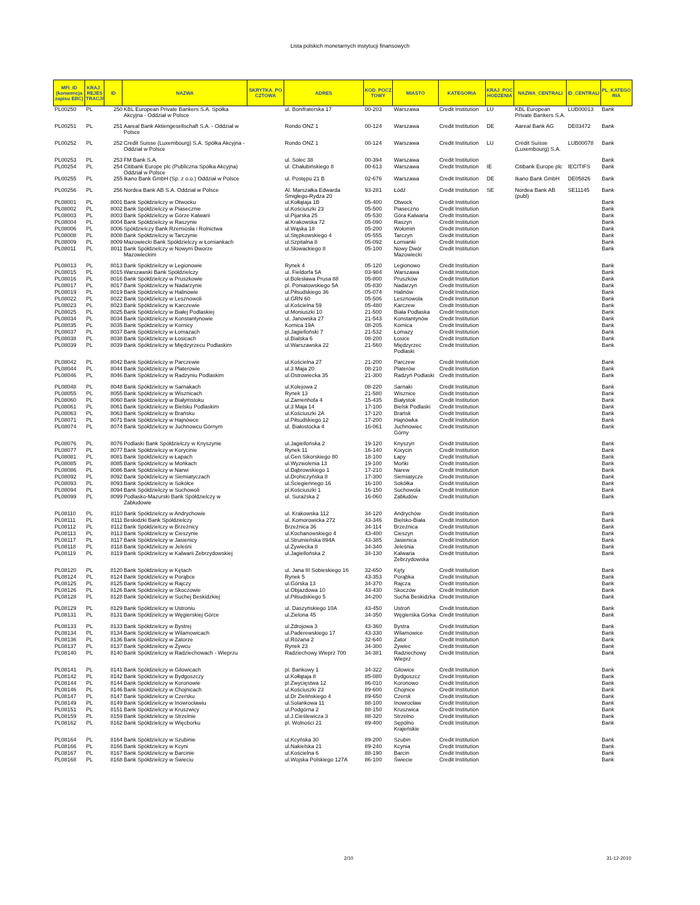Lista polskich monetarnych instytucji finansowych
| MFI_ID (konwencja zapisu EBC) | KRAJ_REJESTRACJI | ID | NAZWA | SKRYTKA_POCZTOWA | ADRES | KOD_POCZTOWY | MIASTO | KATEGORIA | KRAJ_POCHODZENIA | NAZWA_CENTRALI | ID_CENTRALI | PL_KATEGORIA |
| --- | --- | --- | --- | --- | --- | --- | --- | --- | --- | --- | --- | --- |
| PL00250 | PL | 250 | KBL European Private Bankers S.A. Spółka Akcyjna - Oddział w Polsce | | ul. Bonifraterska 17 | 00-203 | Warszawa | Credit Institution | LU | KBL European Private Bankers S.A. | LUB00013 | Bank |
| PL00251 | PL | 251 | Aareal Bank Aktiengesellschaft S.A. - Oddział w Polsce | | Rondo ONZ 1 | 00-124 | Warszawa | Credit Institution | DE | Aareal Bank AG | DE03472 | Bank |
| PL00252 | PL | 252 | Credit Suisse (Luxembourg) S.A. Spółka Akcyjna - Oddział w Polsce | | Rondo ONZ 1 | 00-124 | Warszawa | Credit Institution | LU | Crédit Suisse (Luxembourg) S.A. | LUB00078 | Bank |
| PL00253 | PL | 253 | FM Bank S.A. | | ul. Solec 38 | 00-394 | Warszawa | Credit Institution | | | | Bank |
| PL00254 | PL | 254 | Citibank Europe plc (Publiczna Spółka Akcyjna) Oddział w Polsce | | ul. Chałubińskiego 8 | 00-613 | Warszawa | Credit Institution | IE | Citibank Europe plc | IECITIFS | Bank |
| PL00255 | PL | 255 | Ikano Bank GmbH (Sp. z o.o.) Oddział w Polsce | | ul. Postępu 21 B | 02-676 | Warszawa | Credit Institution | DE | Ikano Bank GmbH | DE05826 | Bank |
| PL00256 | PL | 256 | Nordea Bank AB S.A. Oddział w Polsce | | Al. Marszałka Edwarda Śmigłego-Rydza 20 | 93-281 | Łódź | Credit Institution | SE | Nordea Bank AB (publ) | SE11145 | Bank |
| PL08001 | PL | 8001 | Bank Spółdzielczy w Otwocku | | ul.Kołłątaja 1B | 05-400 | Otwock | Credit Institution | | | | Bank |
| PL08002 | PL | 8002 | Bank Spółdzielczy w Piasecznie | | ul.Kościuszki 23 | 05-500 | Piaseczno | Credit Institution | | | | Bank |
| PL08003 | PL | 8003 | Bank Spółdzielczy w Górze Kalwarii | | ul.Pijarska 25 | 05-530 | Góra Kalwaria | Credit Institution | | | | Bank |
| PL08004 | PL | 8004 | Bank Spółdzielczy w Raszynie | | al.Krakowska 72 | 05-090 | Raszyn | Credit Institution | | | | Bank |
| PL08006 | PL | 8006 | Spółdzielczy Bank Rzemiosła i Rolnictwa | | ul.Wąska 18 | 05-200 | Wołomin | Credit Institution | | | | Bank |
| PL08008 | PL | 8008 | Bank Spółdzielczy w Tarczynie | | ul.Stępkowskiego 4 | 05-555 | Tarczyn | Credit Institution | | | | Bank |
| PL08009 | PL | 8009 | Mazowiecki Bank Spółdzielczy w Łomiankach | | ul.Szpitalna 8 | 05-092 | Łomianki | Credit Institution | | | | Bank |
| PL08011 | PL | 8011 | Bank Spółdzielczy w Nowym Dworze Mazowieckim | | ul.Słowackiego 8 | 05-100 | Nowy Dwór Mazowiecki | Credit Institution | | | | Bank |
| PL08013 | PL | 8013 | Bank Spółdzielczy w Legionowie | | Rynek 4 | 05-120 | Legionowo | Credit Institution | | | | Bank |
| PL08015 | PL | 8015 | Warszawski Bank Spółdzielczy | | ul. Fieldorfa 5A | 03-984 | Warszawa | Credit Institution | | | | Bank |
| PL08016 | PL | 8016 | Bank Spółdzielczy w Pruszkowie | | ul.Bolesława Prusa 88 | 05-800 | Pruszków | Credit Institution | | | | Bank |
| PL08017 | PL | 8017 | Bank Spółdzielczy w Nadarzynie | | pl. Poniatowskiego 5A | 05-830 | Nadarzyn | Credit Institution | | | | Bank |
| PL08019 | PL | 8019 | Bank Spółdzielczy w Halinowie | | ul.Piłsudskiego 36 | 05-074 | Halinów | Credit Institution | | | | Bank |
| PL08022 | PL | 8022 | Bank Spółdzielczy w Lesznowoli | | ul.GRN 60 | 05-506 | Lesznowola | Credit Institution | | | | Bank |
| PL08023 | PL | 8023 | Bank Spółdzielczy w Karczewie | | ul.Kościelna 59 | 05-480 | Karczew | Credit Institution | | | | Bank |
| PL08025 | PL | 8025 | Bank Spółdzielczy w Białej Podlaskiej | | ul.Moniuszki 10 | 21-500 | Biała Podlaska | Credit Institution | | | | Bank |
| PL08034 | PL | 8034 | Bank Spółdzielczy w Konstantynowie | | ul. Janowska 27 | 21-543 | Konstantynów | Credit Institution | | | | Bank |
| PL08035 | PL | 8035 | Bank Spółdzielczy w Kornicy | | Kornica 19A | 08-205 | Kornica | Credit Institution | | | | Bank |
| PL08037 | PL | 8037 | Bank Spółdzielczy w Łomazach | | pl.Jagielloński 7 | 21-532 | Łomazy | Credit Institution | | | | Bank |
| PL08038 | PL | 8038 | Bank Spółdzielczy w Łosicach | | ul.Bialska 6 | 08-200 | Łosice | Credit Institution | | | | Bank |
| PL08039 | PL | 8039 | Bank Spółdzielczy w Międzyrzecu Podlaskim | | ul.Warszawska 22 | 21-560 | Międzyrzec Podlaski | Credit Institution | | | | Bank |
| PL08042 | PL | 8042 | Bank Spółdzielczy w Parczewie | | ul.Kościelna 27 | 21-200 | Parczew | Credit Institution | | | | Bank |
| PL08044 | PL | 8044 | Bank Spółdzielczy w Platerowie | | ul.3 Maja 20 | 08-210 | Platerów | Credit Institution | | | | Bank |
| PL08046 | PL | 8046 | Bank Spółdzielczy w Radzyniu Podlaskim | | ul.Ostrowiecka 35 | 21-300 | Radzyń Podlaski | Credit Institution | | | | Bank |
| PL08048 | PL | 8048 | Bank Spółdzielczy w Sarnakach | | ul.Kolejowa 2 | 08-220 | Sarnaki | Credit Institution | | | | Bank |
| PL08055 | PL | 8055 | Bank Spółdzielczy w Wisznicach | | Rynek 13 | 21-580 | Wisznice | Credit Institution | | | | Bank |
| PL08060 | PL | 8060 | Bank Spółdzielczy w Białymstoku | | ul.Zamenhofa 4 | 15-435 | Białystok | Credit Institution | | | | Bank |
| PL08061 | PL | 8061 | Bank Spółdzielczy w Bielsku Podlaskim | | ul.3 Maja 14 | 17-100 | Bielsk Podlaski | Credit Institution | | | | Bank |
| PL08063 | PL | 8063 | Bank Spółdzielczy w Brańsku | | ul.Kościuszki 2A | 17-120 | Brańsk | Credit Institution | | | | Bank |
| PL08071 | PL | 8071 | Bank Spółdzielczy w Hajnówce | | ul.Piłsudskiego 12 | 17-200 | Hajnówka | Credit Institution | | | | Bank |
| PL08074 | PL | 8074 | Bank Spółdzielczy w Juchnowcu Górnym | | ul. Białostocka 4 | 16-061 | Juchnowiec Górny | Credit Institution | | | | Bank |
| PL08076 | PL | 8076 | Podlaski Bank Spółdzielczy w Knyszynie | | ul.Jagiellońska 2 | 19-120 | Knyszyn | Credit Institution | | | | Bank |
| PL08077 | PL | 8077 | Bank Spółdzielczy w Korycinie | | Rynek 11 | 16-140 | Korycin | Credit Institution | | | | Bank |
| PL08081 | PL | 8081 | Bank Spółdzielczy w Łapach | | ul.Gen.Sikorskiego 80 | 18-100 | Łapy | Credit Institution | | | | Bank |
| PL08085 | PL | 8085 | Bank Spółdzielczy w Mońkach | | ul.Wyzwolenia 13 | 19-100 | Mońki | Credit Institution | | | | Bank |
| PL08086 | PL | 8086 | Bank Spółdzielczy w Narwi | | ul.Dąbrowskiego 1 | 17-210 | Narew | Credit Institution | | | | Bank |
| PL08092 | PL | 8092 | Bank Spółdzielczy w Siemiatyczach | | ul.Drohiczyńska 8 | 17-300 | Siemiatycze | Credit Institution | | | | Bank |
| PL08093 | PL | 8093 | Bank Spółdzielczy w Sokółce | | ul.Ściegiennego 16 | 16-100 | Sokółka | Credit Institution | | | | Bank |
| PL08094 | PL | 8094 | Bank Spółdzielczy w Suchowoli | | pl.Kościuszki 1 | 16-150 | Suchowola | Credit Institution | | | | Bank |
| PL08099 | PL | 8099 | Podlasko-Mazurski Bank Spółdzielczy w Zabłudowie | | ul. Surażska 2 | 16-060 | Zabłudów | Credit Institution | | | | Bank |
| PL08110 | PL | 8110 | Bank Spółdzielczy w Andrychowie | | ul. Krakowska 112 | 34-120 | Andrychów | Credit Institution | | | | Bank |
| PL08111 | PL | 8111 | Beskidzki Bank Spółdzielczy | | ul. Komorowicka 272 | 43-346 | Bielsko-Biała | Credit Institution | | | | Bank |
| PL08112 | PL | 8112 | Bank Spółdzielczy w Brzeźnicy | | Brzeźnica 36 | 34-114 | Brzeźnica | Credit Institution | | | | Bank |
| PL08113 | PL | 8113 | Bank Spółdzielczy w Cieszynie | | ul.Kochanowskiego 4 | 43-400 | Cieszyn | Credit Institution | | | | Bank |
| PL08117 | PL | 8117 | Bank Spółdzielczy w Jasienicy | | ul.Strumieńska 894A | 43-385 | Jasienica | Credit Institution | | | | Bank |
| PL08118 | PL | 8118 | Bank Spółdzielczy w Jeleśni | | ul.Żywiecka 8 | 34-340 | Jeleśnia | Credit Institution | | | | Bank |
| PL08119 | PL | 8119 | Bank Spółdzielczy w Kalwarii Zebrzydowskiej | | ul.Jagiellońska 2 | 34-130 | Kalwaria Zebrzydowska | Credit Institution | | | | Bank |
| PL08120 | PL | 8120 | Bank Spółdzielczy w Kętach | | ul. Jana III Sobieskiego 16 | 32-650 | Kęty | Credit Institution | | | | Bank |
| PL08124 | PL | 8124 | Bank Spółdzielczy w Porąbce | | Rynek 5 | 43-353 | Porąbka | Credit Institution | | | | Bank |
| PL08125 | PL | 8125 | Bank Spółdzielczy w Rajczy | | ul.Górska 13 | 34-370 | Rajcza | Credit Institution | | | | Bank |
| PL08126 | PL | 8126 | Bank Spółdzielczy w Skoczowie | | ul.Objazdowa 10 | 43-430 | Skoczów | Credit Institution | | | | Bank |
| PL08128 | PL | 8128 | Bank Spółdzielczy w Suchej Beskidzkiej | | ul.Piłsudskiego 5 | 34-200 | Sucha Beskidzka | Credit Institution | | | | Bank |
| PL08129 | PL | 8129 | Bank Spółdzielczy w Ustroniu | | ul. Daszyńskiego 10A | 43-450 | Ustroń | Credit Institution | | | | Bank |
| PL08131 | PL | 8131 | Bank Spółdzielczy w Węgierskiej Górce | | ul.Zielona 45 | 34-350 | Węgierska Górka | Credit Institution | | | | Bank |
| PL08133 | PL | 8133 | Bank Spółdzielczy w Bystrej | | ul.Zdrojowa 3 | 43-360 | Bystra | Credit Institution | | | | Bank |
| PL08134 | PL | 8134 | Bank Spółdzielczy w Wilamowicach | | ul.Paderewskiego 17 | 43-330 | Wilamowice | Credit Institution | | | | Bank |
| PL08136 | PL | 8136 | Bank Spółdzielczy w Zatorze | | ul.Różana 2 | 32-640 | Zator | Credit Institution | | | | Bank |
| PL08137 | PL | 8137 | Bank Spółdzielczy w Żywcu | | Rynek 23 | 34-300 | Żywiec | Credit Institution | | | | Bank |
| PL08140 | PL | 8140 | Bank Spółdzielczy w Radziechowach - Wieprzu | | Radziechowy Wieprz 700 | 34-381 | Radziechowy Wieprz | Credit Institution | | | | Bank |
| PL08141 | PL | 8141 | Bank Spółdzielczy w Gilowicach | | pl. Bankowy 1 | 34-322 | Gilowice | Credit Institution | | | | Bank |
| PL08142 | PL | 8142 | Bank Spółdzielczy w Bydgoszczy | | ul.Kołłątaja 8 | 85-080 | Bydgoszcz | Credit Institution | | | | Bank |
| PL08144 | PL | 8144 | Bank Spółdzielczy w Koronowie | | pl.Zwycięstwa 12 | 86-010 | Koronowo | Credit Institution | | | | Bank |
| PL08146 | PL | 8146 | Bank Spółdzielczy w Chojnicach | | ul.Kościuszki 23 | 89-600 | Chojnice | Credit Institution | | | | Bank |
| PL08147 | PL | 8147 | Bank Spółdzielczy w Czersku | | ul.Dr Zielińskiego 4 | 89-650 | Czersk | Credit Institution | | | | Bank |
| PL08149 | PL | 8149 | Bank Spółdzielczy w Inowrocławiu | | ul.Solankowa 11 | 88-100 | Inowrocław | Credit Institution | | | | Bank |
| PL08151 | PL | 8151 | Bank Spółdzielczy w Kruszwicy | | ul.Podgórna 2 | 88-150 | Kruszwica | Credit Institution | | | | Bank |
| PL08159 | PL | 8159 | Bank Spółdzielczy w Strzelnie | | ul.J.Cieślewicza 3 | 88-320 | Strzelno | Credit Institution | | | | Bank |
| PL08162 | PL | 8162 | Bank Spółdzielczy w Więcborku | | pl. Wolności 21 | 89-400 | Sępólno Krajeńskie | Credit Institution | | | | Bank |
| PL08164 | PL | 8164 | Bank Spółdzielczy w Szubinie | | ul.Kcyńska 30 | 89-200 | Szubin | Credit Institution | | | | Bank |
| PL08166 | PL | 8166 | Bank Spółdzielczy w Kcyni | | ul.Nakielska 21 | 89-240 | Kcynia | Credit Institution | | | | Bank |
| PL08167 | PL | 8167 | Bank Spółdzielczy w Barcinie | | ul.Kościelna 6 | 88-190 | Barcin | Credit Institution | | | | Bank |
| PL08168 | PL | 8168 | Bank Spółdzielczy w Świeciu | | ul.Wojska Polskiego 127A | 86-100 | Świecie | Credit Institution | | | | Bank |
2/10 31-12-2010